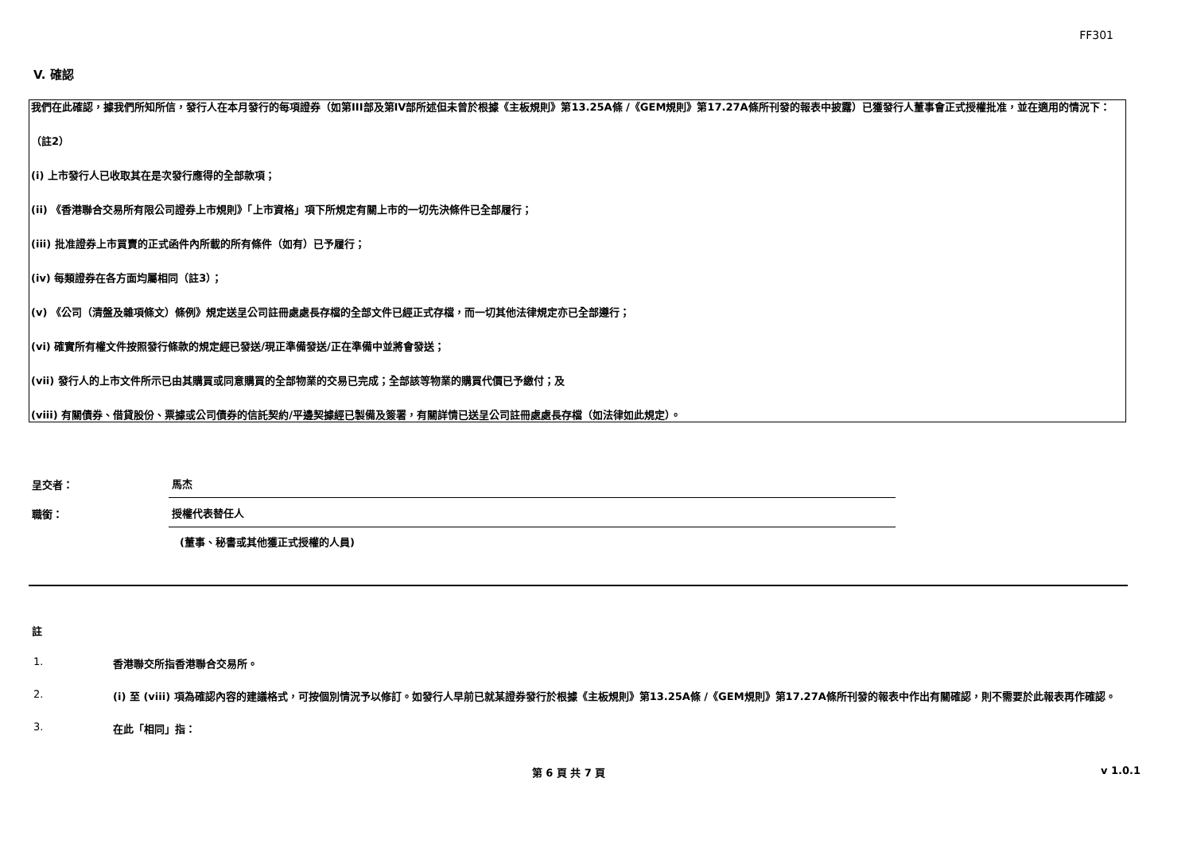FF301
V. 確認
我們在此確認，據我們所知所信，發行人在本月發行的每項證券（如第III部及第IV部所述但未曾於根據《主板規則》第13.25A條 /《GEM規則》第17.27A條所刊發的報表中披露）已獲發行人董事會正式授權批准，並在適用的情況下：
（註2）
(i) 上市發行人已收取其在是次發行應得的全部款項；
(ii) 《香港聯合交易所有限公司證券上市規則》「上市資格」項下所規定有關上市的一切先決條件已全部履行；
(iii) 批准證券上市買賣的正式函件內所載的所有條件（如有）已予履行；
(iv) 每類證券在各方面均屬相同（註3）；
(v) 《公司（清盤及雜項條文）條例》規定送呈公司註冊處處長存檔的全部文件已經正式存檔，而一切其他法律規定亦已全部遵行；
(vi) 確實所有權文件按照發行條款的規定經已發送/現正準備發送/正在準備中並將會發送；
(vii) 發行人的上市文件所示已由其購買或同意購買的全部物業的交易已完成；全部該等物業的購買代價已予繳付；及
(viii) 有關債券、借貸股份、票據或公司債券的信託契約/平邊契據經已製備及簽署，有關詳情已送呈公司註冊處處長存檔（如法律如此規定）。
呈交者：
馬杰
職銜：
授權代表替任人
(董事、秘書或其他獲正式授權的人員)
註
1. 香港聯交所指香港聯合交易所。
2. (i) 至 (viii) 項為確認內容的建議格式，可按個別情況予以修訂。如發行人早前已就某證券發行於根據《主板規則》第13.25A條 /《GEM規則》第17.27A條所刊發的報表中作出有關確認，則不需要於此報表再作確認。
3. 在此「相同」指：
第 6 頁 共 7 頁 v 1.0.1